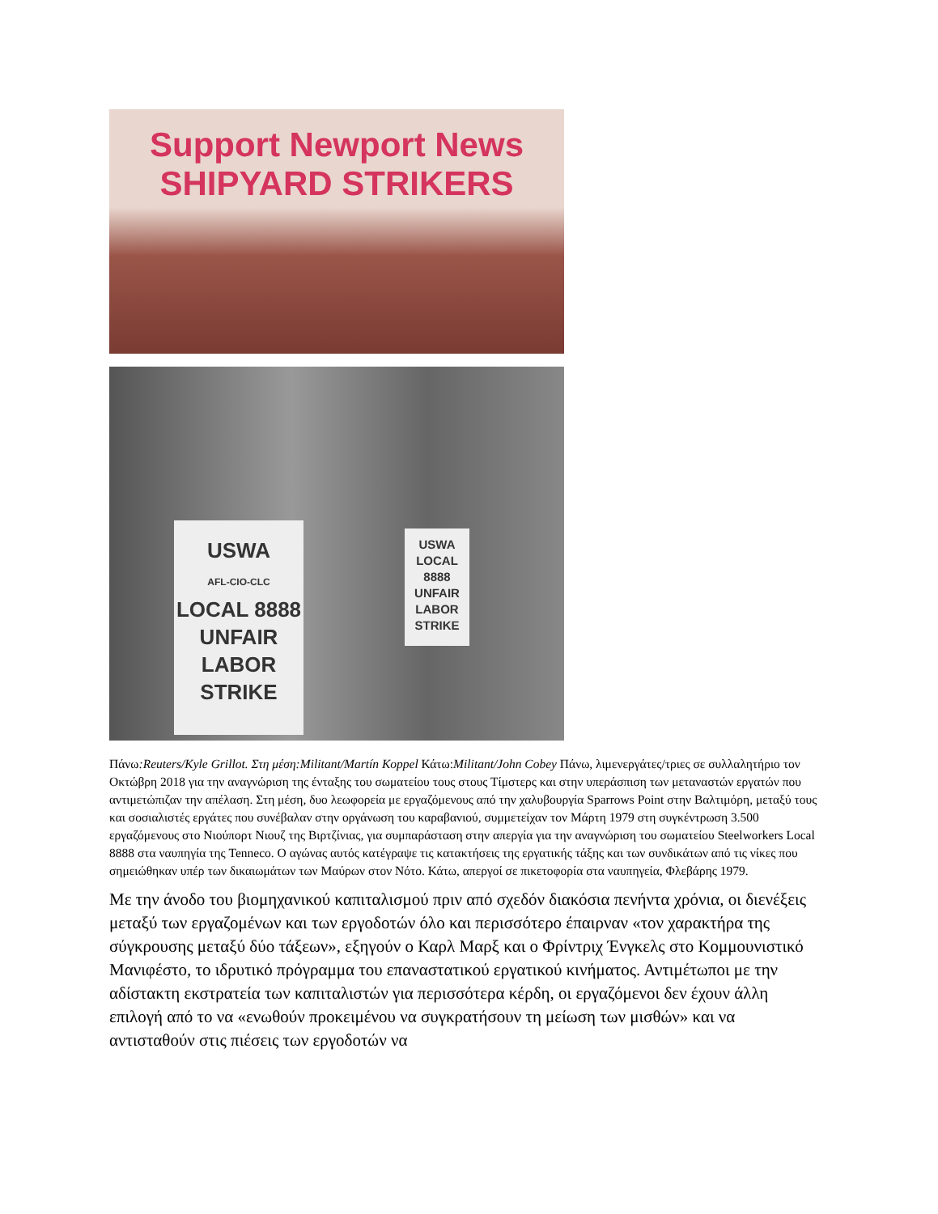Support Newport News
SHIPYARD STRIKERS
USWA
AFL-CIO-CLC
LOCAL 8888
UNFAIR
LABOR
STRIKE
USWA
LOCAL 8888
UNFAIR
LABOR
STRIKE
Πάνω:Reuters/Kyle Grillot. Στη μέση:Militant/Martín Koppel Κάτω:Militant/John Cobey Πάνω, λιμενεργάτες/τριες σε συλλαλητήριο τον Οκτώβρη 2018 για την αναγνώριση της ένταξης του σωματείου τους στους Τίμστερς και στην υπεράσπιση των μεταναστών εργατών που αντιμετώπιζαν την απέλαση. Στη μέση, δυο λεωφορεία με εργαζόμενους από την χαλυβουργία Sparrows Point στην Βαλτιμόρη, μεταξύ τους και σοσιαλιστές εργάτες που συνέβαλαν στην οργάνωση του καραβανιού, συμμετείχαν τον Μάρτη 1979 στη συγκέντρωση 3.500 εργαζόμενους στο Νιούπορτ Νιουζ της Βιρτζίνιας, για συμπαράσταση στην απεργία για την αναγνώριση του σωματείου Steelworkers Local 8888 στα ναυπηγία της Tenneco. Ο αγώνας αυτός κατέγραψε τις κατακτήσεις της εργατικής τάξης και των συνδικάτων από τις νίκες που σημειώθηκαν υπέρ των δικαιωμάτων των Μαύρων στον Νότο. Κάτω, απεργοί σε πικετοφορία στα ναυπηγεία, Φλεβάρης 1979.
Με την άνοδο του βιομηχανικού καπιταλισμού πριν από σχεδόν διακόσια πενήντα χρόνια, οι διενέξεις μεταξύ των εργαζομένων και των εργοδοτών όλο και περισσότερο έπαιρναν «τον χαρακτήρα της σύγκρουσης μεταξύ δύο τάξεων», εξηγούν ο Καρλ Μαρξ και ο Φρίντριχ Ένγκελς στο Κομμουνιστικό Μανιφέστο, το ιδρυτικό πρόγραμμα του επαναστατικού εργατικού κινήματος. Αντιμέτωποι με την αδίστακτη εκστρατεία των καπιταλιστών για περισσότερα κέρδη, οι εργαζόμενοι δεν έχουν άλλη επιλογή από το να «ενωθούν προκειμένου να συγκρατήσουν τη μείωση των μισθών» και να αντισταθούν στις πιέσεις των εργοδοτών να